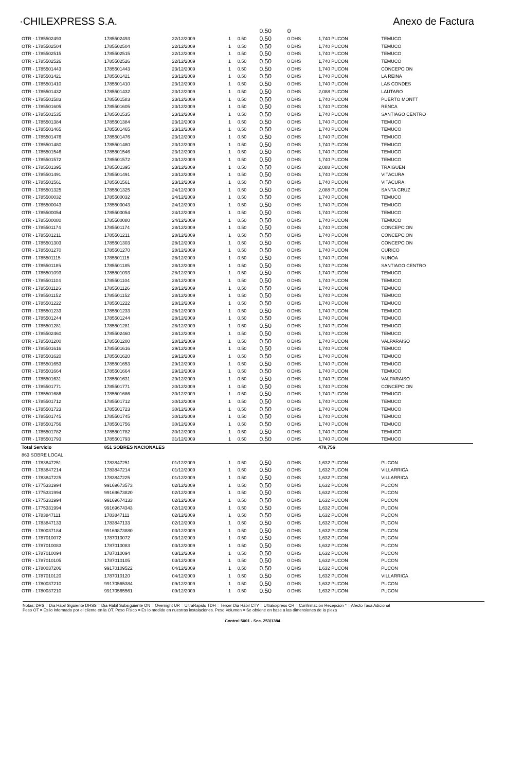·CHILEXPRESS S.A. Anexo de Factura
| | | | | | 0.50 | 0 | | |
| OTR - 1785502493 | 1785502493 | 22/12/2009 | 1 | 0.50 | 0.50 | 0 DHS | 1,740 PUCON | TEMUCO |
| OTR - 1785502504 | 1785502504 | 22/12/2009 | 1 | 0.50 | 0.50 | 0 DHS | 1,740 PUCON | TEMUCO |
| OTR - 1785502515 | 1785502515 | 22/12/2009 | 1 | 0.50 | 0.50 | 0 DHS | 1,740 PUCON | TEMUCO |
| OTR - 1785502526 | 1785502526 | 22/12/2009 | 1 | 0.50 | 0.50 | 0 DHS | 1,740 PUCON | TEMUCO |
| OTR - 1785501443 | 1785501443 | 23/12/2009 | 1 | 0.50 | 0.50 | 0 DHS | 1,740 PUCON | CONCEPCION |
| OTR - 1785501421 | 1785501421 | 23/12/2009 | 1 | 0.50 | 0.50 | 0 DHS | 1,740 PUCON | LA REINA |
| OTR - 1785501410 | 1785501410 | 23/12/2009 | 1 | 0.50 | 0.50 | 0 DHS | 1,740 PUCON | LAS CONDES |
| OTR - 1785501432 | 1785501432 | 23/12/2009 | 1 | 0.50 | 0.50 | 0 DHS | 2,088 PUCON | LAUTARO |
| OTR - 1785501583 | 1785501583 | 23/12/2009 | 1 | 0.50 | 0.50 | 0 DHS | 1,740 PUCON | PUERTO MONTT |
| OTR - 1785501605 | 1785501605 | 23/12/2009 | 1 | 0.50 | 0.50 | 0 DHS | 1,740 PUCON | RENCA |
| OTR - 1785501535 | 1785501535 | 23/12/2009 | 1 | 0.50 | 0.50 | 0 DHS | 1,740 PUCON | SANTIAGO CENTRO |
| OTR - 1785501384 | 1785501384 | 23/12/2009 | 1 | 0.50 | 0.50 | 0 DHS | 1,740 PUCON | TEMUCO |
| OTR - 1785501465 | 1785501465 | 23/12/2009 | 1 | 0.50 | 0.50 | 0 DHS | 1,740 PUCON | TEMUCO |
| OTR - 1785501476 | 1785501476 | 23/12/2009 | 1 | 0.50 | 0.50 | 0 DHS | 1,740 PUCON | TEMUCO |
| OTR - 1785501480 | 1785501480 | 23/12/2009 | 1 | 0.50 | 0.50 | 0 DHS | 1,740 PUCON | TEMUCO |
| OTR - 1785501546 | 1785501546 | 23/12/2009 | 1 | 0.50 | 0.50 | 0 DHS | 1,740 PUCON | TEMUCO |
| OTR - 1785501572 | 1785501572 | 23/12/2009 | 1 | 0.50 | 0.50 | 0 DHS | 1,740 PUCON | TEMUCO |
| OTR - 1785501395 | 1785501395 | 23/12/2009 | 1 | 0.50 | 0.50 | 0 DHS | 2,088 PUCON | TRAIGUEN |
| OTR - 1785501491 | 1785501491 | 23/12/2009 | 1 | 0.50 | 0.50 | 0 DHS | 1,740 PUCON | VITACURA |
| OTR - 1785501561 | 1785501561 | 23/12/2009 | 1 | 0.50 | 0.50 | 0 DHS | 1,740 PUCON | VITACURA |
| OTR - 1785501325 | 1785501325 | 24/12/2009 | 1 | 0.50 | 0.50 | 0 DHS | 2,088 PUCON | SANTA CRUZ |
| OTR - 1785500032 | 1785500032 | 24/12/2009 | 1 | 0.50 | 0.50 | 0 DHS | 1,740 PUCON | TEMUCO |
| OTR - 1785500043 | 1785500043 | 24/12/2009 | 1 | 0.50 | 0.50 | 0 DHS | 1,740 PUCON | TEMUCO |
| OTR - 1785500054 | 1785500054 | 24/12/2009 | 1 | 0.50 | 0.50 | 0 DHS | 1,740 PUCON | TEMUCO |
| OTR - 1785500080 | 1785500080 | 24/12/2009 | 1 | 0.50 | 0.50 | 0 DHS | 1,740 PUCON | TEMUCO |
| OTR - 1785501174 | 1785501174 | 28/12/2009 | 1 | 0.50 | 0.50 | 0 DHS | 1,740 PUCON | CONCEPCION |
| OTR - 1785501211 | 1785501211 | 28/12/2009 | 1 | 0.50 | 0.50 | 0 DHS | 1,740 PUCON | CONCEPCION |
| OTR - 1785501303 | 1785501303 | 28/12/2009 | 1 | 0.50 | 0.50 | 0 DHS | 1,740 PUCON | CONCEPCION |
| OTR - 1785501270 | 1785501270 | 28/12/2009 | 1 | 0.50 | 0.50 | 0 DHS | 1,740 PUCON | CURICO |
| OTR - 1785501115 | 1785501115 | 28/12/2009 | 1 | 0.50 | 0.50 | 0 DHS | 1,740 PUCON | NUNOA |
| OTR - 1785501185 | 1785501185 | 28/12/2009 | 1 | 0.50 | 0.50 | 0 DHS | 1,740 PUCON | SANTIAGO CENTRO |
| OTR - 1785501093 | 1785501093 | 28/12/2009 | 1 | 0.50 | 0.50 | 0 DHS | 1,740 PUCON | TEMUCO |
| OTR - 1785501104 | 1785501104 | 28/12/2009 | 1 | 0.50 | 0.50 | 0 DHS | 1,740 PUCON | TEMUCO |
| OTR - 1785501126 | 1785501126 | 28/12/2009 | 1 | 0.50 | 0.50 | 0 DHS | 1,740 PUCON | TEMUCO |
| OTR - 1785501152 | 1785501152 | 28/12/2009 | 1 | 0.50 | 0.50 | 0 DHS | 1,740 PUCON | TEMUCO |
| OTR - 1785501222 | 1785501222 | 28/12/2009 | 1 | 0.50 | 0.50 | 0 DHS | 1,740 PUCON | TEMUCO |
| OTR - 1785501233 | 1785501233 | 28/12/2009 | 1 | 0.50 | 0.50 | 0 DHS | 1,740 PUCON | TEMUCO |
| OTR - 1785501244 | 1785501244 | 28/12/2009 | 1 | 0.50 | 0.50 | 0 DHS | 1,740 PUCON | TEMUCO |
| OTR - 1785501281 | 1785501281 | 28/12/2009 | 1 | 0.50 | 0.50 | 0 DHS | 1,740 PUCON | TEMUCO |
| OTR - 1785502460 | 1785502460 | 28/12/2009 | 1 | 0.50 | 0.50 | 0 DHS | 1,740 PUCON | TEMUCO |
| OTR - 1785501200 | 1785501200 | 28/12/2009 | 1 | 0.50 | 0.50 | 0 DHS | 1,740 PUCON | VALPARAISO |
| OTR - 1785501616 | 1785501616 | 29/12/2009 | 1 | 0.50 | 0.50 | 0 DHS | 1,740 PUCON | TEMUCO |
| OTR - 1785501620 | 1785501620 | 29/12/2009 | 1 | 0.50 | 0.50 | 0 DHS | 1,740 PUCON | TEMUCO |
| OTR - 1785501653 | 1785501653 | 29/12/2009 | 1 | 0.50 | 0.50 | 0 DHS | 1,740 PUCON | TEMUCO |
| OTR - 1785501664 | 1785501664 | 29/12/2009 | 1 | 0.50 | 0.50 | 0 DHS | 1,740 PUCON | TEMUCO |
| OTR - 1785501631 | 1785501631 | 29/12/2009 | 1 | 0.50 | 0.50 | 0 DHS | 1,740 PUCON | VALPARAISO |
| OTR - 1785501771 | 1785501771 | 30/12/2009 | 1 | 0.50 | 0.50 | 0 DHS | 1,740 PUCON | CONCEPCION |
| OTR - 1785501686 | 1785501686 | 30/12/2009 | 1 | 0.50 | 0.50 | 0 DHS | 1,740 PUCON | TEMUCO |
| OTR - 1785501712 | 1785501712 | 30/12/2009 | 1 | 0.50 | 0.50 | 0 DHS | 1,740 PUCON | TEMUCO |
| OTR - 1785501723 | 1785501723 | 30/12/2009 | 1 | 0.50 | 0.50 | 0 DHS | 1,740 PUCON | TEMUCO |
| OTR - 1785501745 | 1785501745 | 30/12/2009 | 1 | 0.50 | 0.50 | 0 DHS | 1,740 PUCON | TEMUCO |
| OTR - 1785501756 | 1785501756 | 30/12/2009 | 1 | 0.50 | 0.50 | 0 DHS | 1,740 PUCON | TEMUCO |
| OTR - 1785501782 | 1785501782 | 30/12/2009 | 1 | 0.50 | 0.50 | 0 DHS | 1,740 PUCON | TEMUCO |
| OTR - 1785501793 | 1785501793 | 31/12/2009 | 1 | 0.50 | 0.50 | 0 DHS | 1,740 PUCON | TEMUCO |
| Total Servicio | 851 SOBRES NACIONALES | | | | | | 478,756 | |
| 863 SOBRE LOCAL | | | | | | | | |
| OTR - 1783847251 | 1783847251 | 01/12/2009 | 1 | 0.50 | 0.50 | 0 DHS | 1,632 PUCON | PUCON |
| OTR - 1783847214 | 1783847214 | 01/12/2009 | 1 | 0.50 | 0.50 | 0 DHS | 1,632 PUCON | VILLARRICA |
| OTR - 1783847225 | 1783847225 | 01/12/2009 | 1 | 0.50 | 0.50 | 0 DHS | 1,632 PUCON | VILLARRICA |
| OTR - 1775331994 | 99169673573 | 02/12/2009 | 1 | 0.50 | 0.50 | 0 DHS | 1,632 PUCON | PUCON |
| OTR - 1775331994 | 99169673820 | 02/12/2009 | 1 | 0.50 | 0.50 | 0 DHS | 1,632 PUCON | PUCON |
| OTR - 1775331994 | 99169674133 | 02/12/2009 | 1 | 0.50 | 0.50 | 0 DHS | 1,632 PUCON | PUCON |
| OTR - 1775331994 | 99169674343 | 02/12/2009 | 1 | 0.50 | 0.50 | 0 DHS | 1,632 PUCON | PUCON |
| OTR - 1783847111 | 1783847111 | 02/12/2009 | 1 | 0.50 | 0.50 | 0 DHS | 1,632 PUCON | PUCON |
| OTR - 1783847133 | 1783847133 | 02/12/2009 | 1 | 0.50 | 0.50 | 0 DHS | 1,632 PUCON | PUCON |
| OTR - 1780037184 | 99169873880 | 03/12/2009 | 1 | 0.50 | 0.50 | 0 DHS | 1,632 PUCON | PUCON |
| OTR - 1787010072 | 1787010072 | 03/12/2009 | 1 | 0.50 | 0.50 | 0 DHS | 1,632 PUCON | PUCON |
| OTR - 1787010083 | 1787010083 | 03/12/2009 | 1 | 0.50 | 0.50 | 0 DHS | 1,632 PUCON | PUCON |
| OTR - 1787010094 | 1787010094 | 03/12/2009 | 1 | 0.50 | 0.50 | 0 DHS | 1,632 PUCON | PUCON |
| OTR - 1787010105 | 1787010105 | 03/12/2009 | 1 | 0.50 | 0.50 | 0 DHS | 1,632 PUCON | PUCON |
| OTR - 1780037206 | 99170109522 | 04/12/2009 | 1 | 0.50 | 0.50 | 0 DHS | 1,632 PUCON | PUCON |
| OTR - 1787010120 | 1787010120 | 04/12/2009 | 1 | 0.50 | 0.50 | 0 DHS | 1,632 PUCON | VILLARRICA |
| OTR - 1780037210 | 99170565384 | 09/12/2009 | 1 | 0.50 | 0.50 | 0 DHS | 1,632 PUCON | PUCON |
| OTR - 1780037210 | 99170565561 | 09/12/2009 | 1 | 0.50 | 0.50 | 0 DHS | 1,632 PUCON | PUCON |
Notas: DHS = Dia Hábil Siguiente DHSS = Dia Hábil Subsiguiente ON = Overnight UR = UltraRapido TDH = Tercer Dia Hábil CTY = UltraExpress CR = Confirmación Recepción * = Afecto Tasa Adicional
Peso OT = Es lo informado por el cliente en la OT. Peso Físico = Es lo medido en nuestras instalaciones. Peso Volumen = Se obtiene en base a las dimensiones de la pieza
Control 5001 - Sec. 253/1384